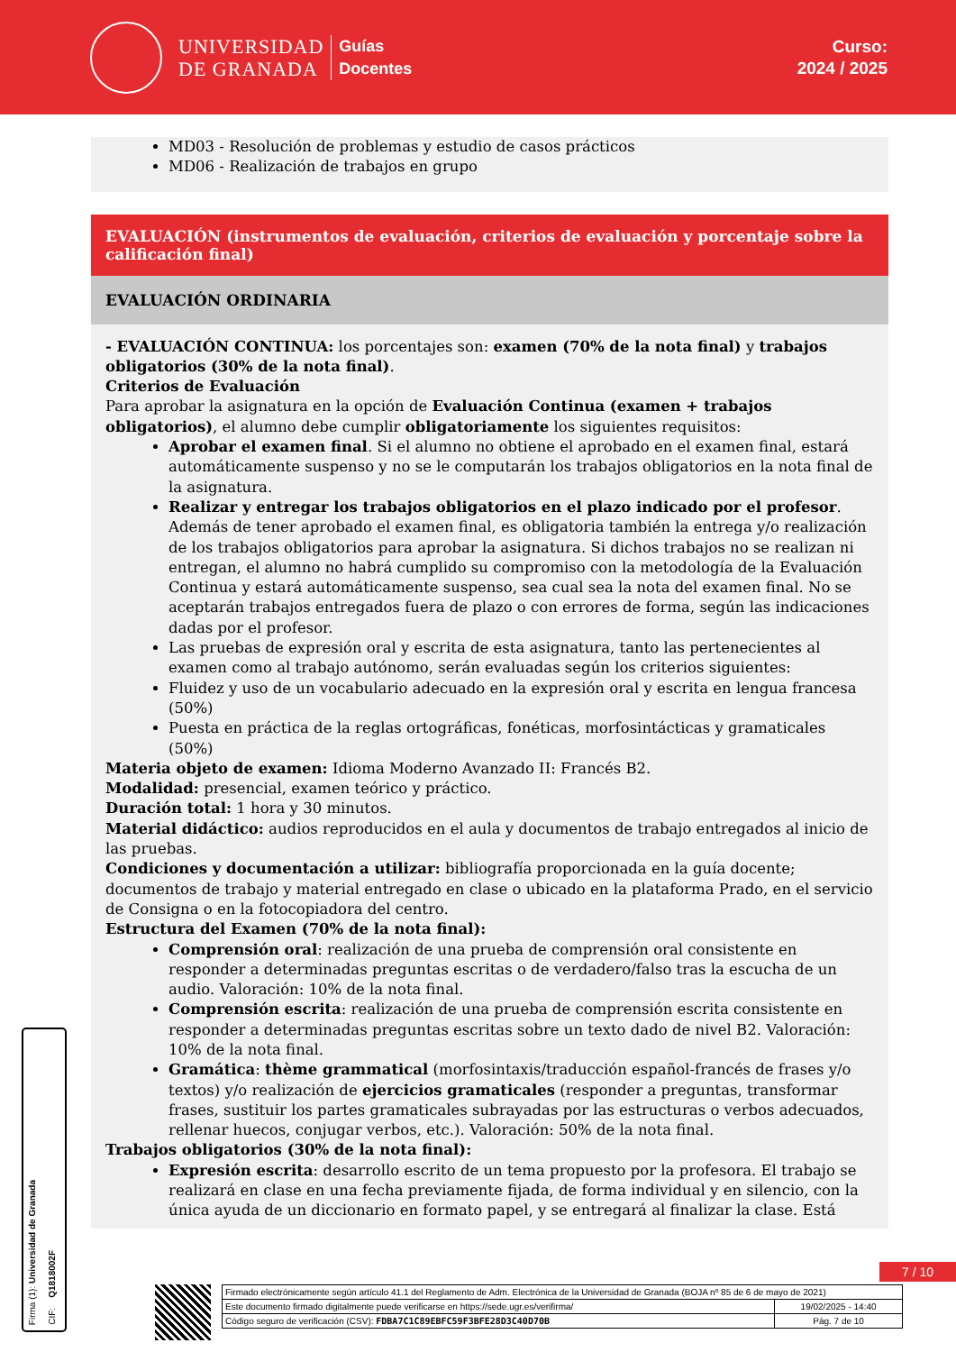UNIVERSIDAD
DE GRANADA
Guías
Docentes
Curso:
2024 / 2025
MD03 - Resolución de problemas y estudio de casos prácticos
MD06 - Realización de trabajos en grupo
EVALUACIÓN (instrumentos de evaluación, criterios de evaluación y porcentaje sobre la calificación final)
EVALUACIÓN ORDINARIA
- EVALUACIÓN CONTINUA: los porcentajes son: examen (70% de la nota final) y trabajos obligatorios (30% de la nota final).
Criterios de Evaluación
Para aprobar la asignatura en la opción de Evaluación Continua (examen + trabajos obligatorios), el alumno debe cumplir obligatoriamente los siguientes requisitos:
Aprobar el examen final. Si el alumno no obtiene el aprobado en el examen final, estará automáticamente suspenso y no se le computarán los trabajos obligatorios en la nota final de la asignatura.
Realizar y entregar los trabajos obligatorios en el plazo indicado por el profesor. Además de tener aprobado el examen final, es obligatoria también la entrega y/o realización de los trabajos obligatorios para aprobar la asignatura. Si dichos trabajos no se realizan ni entregan, el alumno no habrá cumplido su compromiso con la metodología de la Evaluación Continua y estará automáticamente suspenso, sea cual sea la nota del examen final. No se aceptarán trabajos entregados fuera de plazo o con errores de forma, según las indicaciones dadas por el profesor.
Las pruebas de expresión oral y escrita de esta asignatura, tanto las pertenecientes al examen como al trabajo autónomo, serán evaluadas según los criterios siguientes:
Fluidez y uso de un vocabulario adecuado en la expresión oral y escrita en lengua francesa (50%)
Puesta en práctica de la reglas ortográficas, fonéticas, morfosintácticas y gramaticales (50%)
Materia objeto de examen: Idioma Moderno Avanzado II: Francés B2.
Modalidad: presencial, examen teórico y práctico.
Duración total: 1 hora y 30 minutos.
Material didáctico: audios reproducidos en el aula y documentos de trabajo entregados al inicio de las pruebas.
Condiciones y documentación a utilizar: bibliografía proporcionada en la guía docente; documentos de trabajo y material entregado en clase o ubicado en la plataforma Prado, en el servicio de Consigna o en la fotocopiadora del centro.
Estructura del Examen (70% de la nota final):
Comprensión oral: realización de una prueba de comprensión oral consistente en responder a determinadas preguntas escritas o de verdadero/falso tras la escucha de un audio. Valoración: 10% de la nota final.
Comprensión escrita: realización de una prueba de comprensión escrita consistente en responder a determinadas preguntas escritas sobre un texto dado de nivel B2. Valoración: 10% de la nota final.
Gramática: thème grammatical (morfosintaxis/traducción español-francés de frases y/o textos) y/o realización de ejercicios gramaticales (responder a preguntas, transformar frases, sustituir los partes gramaticales subrayadas por las estructuras o verbos adecuados, rellenar huecos, conjugar verbos, etc.). Valoración: 50% de la nota final.
Trabajos obligatorios (30% de la nota final):
Expresión escrita: desarrollo escrito de un tema propuesto por la profesora. El trabajo se realizará en clase en una fecha previamente fijada, de forma individual y en silencio, con la única ayuda de un diccionario en formato papel, y se entregará al finalizar la clase. Está
Firma (1): Universidad de Granada
CIF: Q1818002F
7 / 10
| Firmado electrónicamente según artículo 41.1 del Reglamento de Adm. Electrónica de la Universidad de Granada (BOJA nº 85 de 6 de mayo de 2021) | |
| Este documento firmado digitalmente puede verificarse en https://sede.ugr.es/verifirma/ | 19/02/2025 - 14:40 |
| Código seguro de verificación (CSV): FDBA7C1C89EBFC59F3BFE28D3C40D70B | Pág. 7 de 10 |